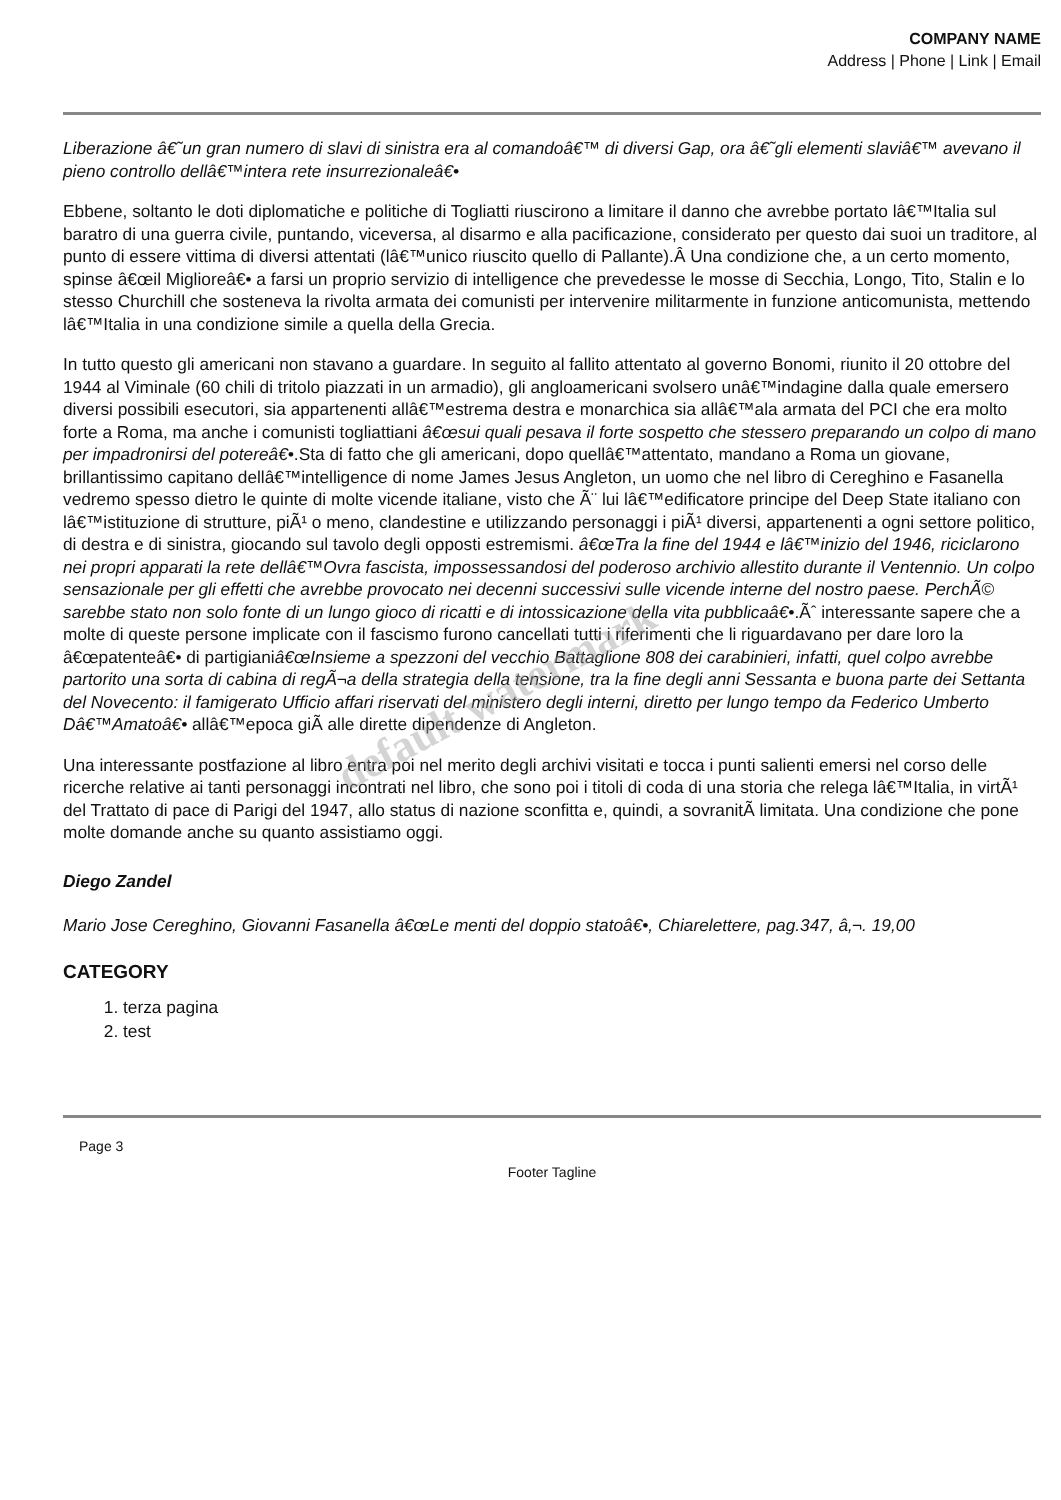COMPANY NAME
Address | Phone | Link | Email
Liberazione â€˜un gran numero di slavi di sinistra era al comandoâ€™ di diversi Gap, ora â€˜gli elementi slaviâ€™ avevano il pieno controllo dellâ€™intera rete insurrezionaleâ€•
Ebbene, soltanto le doti diplomatiche e politiche di Togliatti riuscirono a limitare il danno che avrebbe portato lâ€™Italia sul baratro di una guerra civile, puntando, viceversa, al disarmo e alla pacificazione, considerato per questo dai suoi un traditore, al punto di essere vittima di diversi attentati (lâ€™unico riuscito quello di Pallante).Â Una condizione che, a un certo momento, spinse â€œil Miglioreâ€• a farsi un proprio servizio di intelligence che prevedesse le mosse di Secchia, Longo, Tito, Stalin e lo stesso Churchill che sosteneva la rivolta armata dei comunisti per intervenire militarmente in funzione anticomunista, mettendo lâ€™Italia in una condizione simile a quella della Grecia.
In tutto questo gli americani non stavano a guardare. In seguito al fallito attentato al governo Bonomi, riunito il 20 ottobre del 1944 al Viminale (60 chili di tritolo piazzati in un armadio), gli angloamericani svolsero unâ€™indagine dalla quale emersero diversi possibili esecutori, sia appartenenti allâ€™estrema destra e monarchica sia allâ€™ala armata del PCI che era molto forte a Roma, ma anche i comunisti togliattiani â€œsui quali pesava il forte sospetto che stessero preparando un colpo di mano per impadronirsi del potereâ€•.Sta di fatto che gli americani, dopo quellâ€™attentato, mandano a Roma un giovane, brillantissimo capitano dellâ€™intelligence di nome James Jesus Angleton, un uomo che nel libro di Cereghino e Fasanella vedremo spesso dietro le quinte di molte vicende italiane, visto che Ã¨ lui lâ€™edificatore principe del Deep State italiano con lâ€™istituzione di strutture, piÃ¹ o meno, clandestine e utilizzando personaggi i piÃ¹ diversi, appartenenti a ogni settore politico, di destra e di sinistra, giocando sul tavolo degli opposti estremismi. â€œTra la fine del 1944 e lâ€™inizio del 1946, riciclarono nei propri apparati la rete dellâ€™Ovra fascista, impossessandosi del poderoso archivio allestito durante il Ventennio. Un colpo sensazionale per gli effetti che avrebbe provocato nei decenni successivi sulle vicende interne del nostro paese. PerchÃ© sarebbe stato non solo fonte di un lungo gioco di ricatti e di intossicazione della vita pubblicaâ€•.Ãˆ interessante sapere che a molte di queste persone implicate con il fascismo furono cancellati tutti i riferimenti che li riguardavano per dare loro la â€œpatenteâ€• di partigianiâ€œInsieme a spezzoni del vecchio Battaglione 808 dei carabinieri, infatti, quel colpo avrebbe partorito una sorta di cabina di regÃ¬a della strategia della tensione, tra la fine degli anni Sessanta e buona parte dei Settanta del Novecento: il famigerato Ufficio affari riservati del ministero degli interni, diretto per lungo tempo da Federico Umberto Dâ€™Amatoâ€• allâ€™epoca giÃ alle dirette dipendenze di Angleton.
Una interessante postfazione al libro entra poi nel merito degli archivi visitati e tocca i punti salienti emersi nel corso delle ricerche relative ai tanti personaggi incontrati nel libro, che sono poi i titoli di coda di una storia che relega lâ€™Italia, in virtÃ¹ del Trattato di pace di Parigi del 1947, allo status di nazione sconfitta e, quindi, a sovranitÃ limitata. Una condizione che pone molte domande anche su quanto assistiamo oggi.
Diego Zandel
Mario Jose Cereghino, Giovanni Fasanella â€œLe menti del doppio statoâ€•, Chiarelettere, pag.347, â‚¬. 19,00
CATEGORY
1. terza pagina
2. test
Page 3
Footer Tagline
default watermark